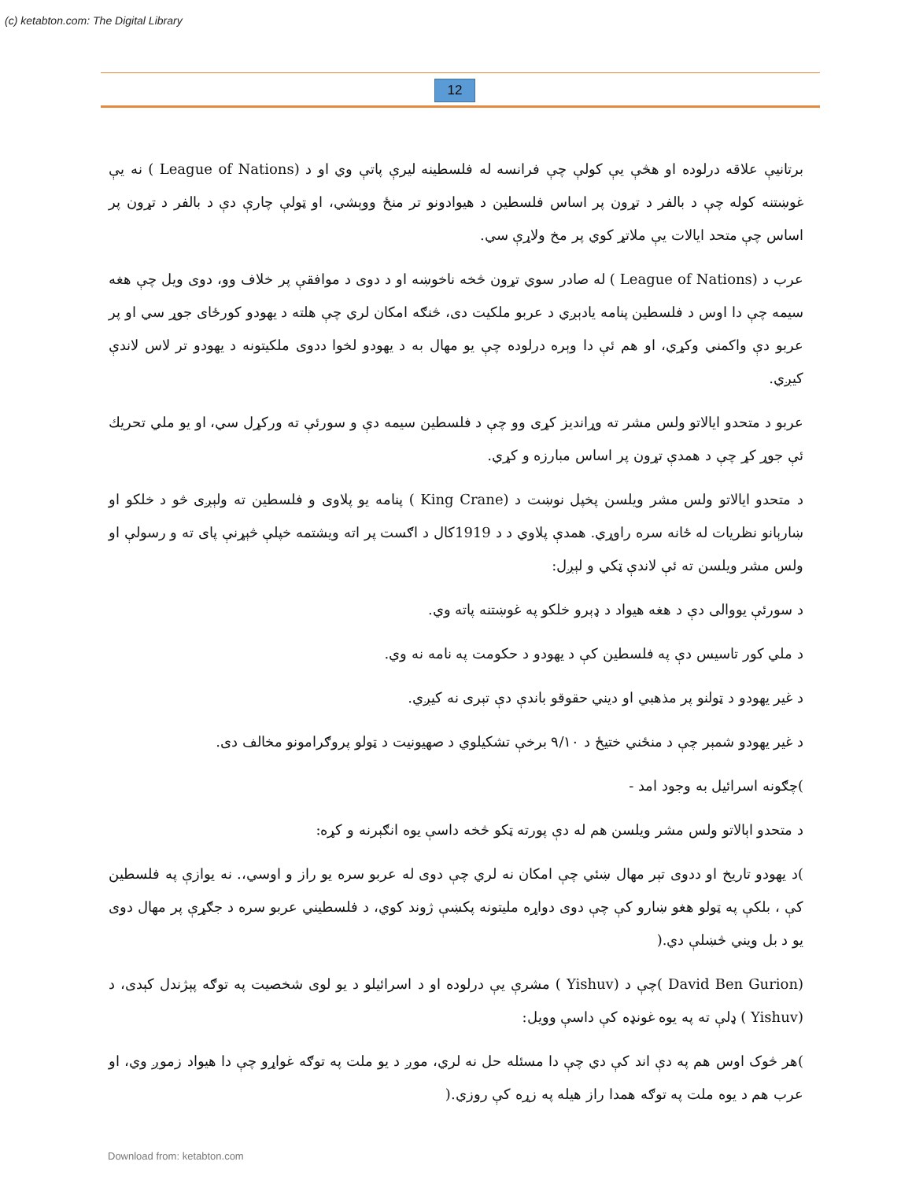(c) ketabton.com: The Digital Library
12
برتانيې علاقه درلوده او هڅې يې کولې چې فرانسه له فلسطينه ليرې پاتې وي او د (League of Nations ) نه يې غوښتنه کوله چې د بالفر د تړون پر اساس فلسطين د هيوادونو تر منځ ووېشي، او ټولې چارې دې د بالفر د تړون پر اساس چې متحد ايالات يې ملاتړ کوي پر مخ ولاړې سي.
عرب د (League of Nations ) له صادر سوي تړون څخه ناخوښه او د دوی د موافقې پر خلاف وو، دوی ويل چې هغه سيمه چې دا اوس د فلسطين پنامه يادېږي د عربو ملکيت دی، څنګه امکان لري چې هلته د يهودو کورځای جوړ سي او پر عربو دې واکمني وکړي، او هم ئې دا وېره درلوده چې يو مهال به د يهودو لخوا ددوی ملکيتونه د يهودو تر لاس لاندې کيږي.
عربو د متحدو ايالاتو ولس مشر ته وړانديز کړی وو چې د فلسطين سيمه دې و سورئې ته ورکړل سي، او يو ملي تحريك ئې جوړ کړ چې د همدې تړون پر اساس مبارزه و کړي.
د متحدو ايالاتو ولس مشر ويلسن پخپل نوښت د (King Crane ) پنامه يو پلاوی و فلسطين ته ولېږی څو د خلکو او ښارېانو نظريات له ځانه سره راوړي. همدې پلاوي د د 1919کال د اګست پر اته ويشتمه خپلې څېړنې پای ته و رسولې او ولس مشر ويلسن ته ئې لاندې ټکي و لېږل:
د سورئې يووالی دې د هغه هيواد د ډېرو خلکو په غوښتنه پاته وي.
د ملي کور تاسيس دې په فلسطين کې د يهودو د حکومت په نامه نه وي.
د غير يهودو د ټولنو پر مذهبي او ديني حقوقو باندې دې تېری نه کيږي.
د غير يهودو شمېر چې د منځني ختيځ د ۹/۱۰ برخې تشکيلوي د صهيونيت د ټولو پروګرامونو مخالف دی.
)چګونه اسرائيل به وجود امد -
د متحدو اېالاتو ولس مشر ويلسن هم له دې پورته ټکو څخه داسې يوه انګېرنه و کړه:
)د يهودو تاريخ او ددوی تېر مهال ښئي چې امکان نه لري چې دوی له عربو سره يو راز و اوسي،. نه يوازې په فلسطين کې ، بلکې په ټولو هغو ښارو کې چې دوی دواړه مليتونه پکښې ژوند کوي، د فلسطيني عربو سره د جګړې پر مهال دوی يو د بل ويني څښلې دي.(
(David Ben Gurion )چې د (Yishuv ) مشرې يې درلوده او د اسرائيلو د يو لوی شخصيت په توګه پېژندل کېدی، د (Yishuv ) ډلې ته په يوه غونډه کې داسې وويل:
)هر څوک اوس هم په دې اند کې دي چې دا مسئله حل نه لري، موږ د يو ملت په توګه غواړو چې دا هيواد زموږ وي، او عرب هم د يوه ملت په توګه همدا راز هيله په زړه کې روزي.(
Download from: ketabton.com